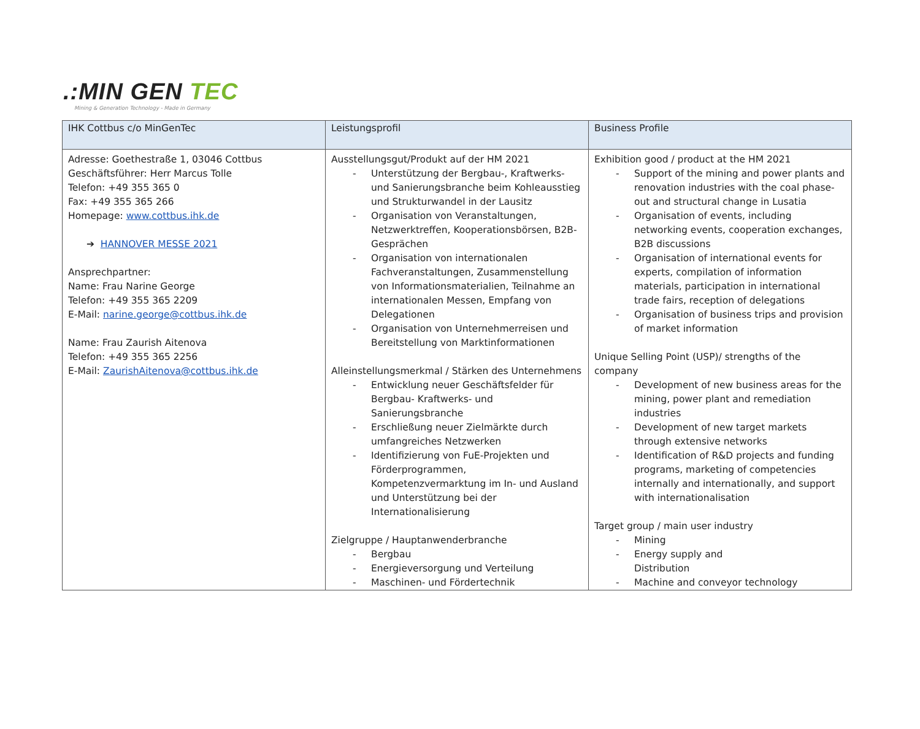.:MIN GEN TEC
Mining & Generation Technology - Made in Germany
| IHK Cottbus c/o MinGenTec | Leistungsprofil | Business Profile |
| --- | --- | --- |
| Adresse: Goethestraße 1, 03046 Cottbus Geschäftsführer: Herr Marcus Tolle Telefon: +49 355 365 0 Fax: +49 355 365 266 Homepage: www.cottbus.ihk.de ➔ HANNOVER MESSE 2021 Ansprechpartner: Name: Frau Narine George Telefon: +49 355 365 2209 E-Mail: narine.george@cottbus.ihk.de Name: Frau Zaurish Aitenova Telefon: +49 355 365 2256 E-Mail: ZaurishAitenova@cottbus.ihk.de | Ausstellungsgut/Produkt auf der HM 2021 - Unterstützung der Bergbau-, Kraftwerks- und Sanierungsbranche beim Kohleausstieg und Strukturwandel in der Lausitz - Organisation von Veranstaltungen, Netzwerktreffen, Kooperationsbörsen, B2B-Gesprächen - Organisation von internationalen Fachveranstaltungen, Zusammenstellung von Informationsmaterialien, Teilnahme an internationalen Messen, Empfang von Delegationen - Organisation von Unternehmerreisen und Bereitstellung von Marktinformationen Alleinstellungsmerkmal / Stärken des Unternehmens - Entwicklung neuer Geschäftsfelder für Bergbau- Kraftwerks- und Sanierungsbranche - Erschließung neuer Zielmärkte durch umfangreiches Netzwerken - Identifizierung von FuE-Projekten und Förderprogrammen, Kompetenzvermarktung im In- und Ausland und Unterstützung bei der Internationalisierung Zielgruppe / Hauptanwenderbranche - Bergbau - Energieversorgung und Verteilung - Maschinen- und Fördertechnik | Exhibition good / product at the HM 2021 - Support of the mining and power plants and renovation industries with the coal phase-out and structural change in Lusatia - Organisation of events, including networking events, cooperation exchanges, B2B discussions - Organisation of international events for experts, compilation of information materials, participation in international trade fairs, reception of delegations - Organisation of business trips and provision of market information Unique Selling Point (USP)/ strengths of the company - Development of new business areas for the mining, power plant and remediation industries - Development of new target markets through extensive networks - Identification of R&D projects and funding programs, marketing of competencies internally and internationally, and support with internationalisation Target group / main user industry - Mining - Energy supply and Distribution - Machine and conveyor technology |